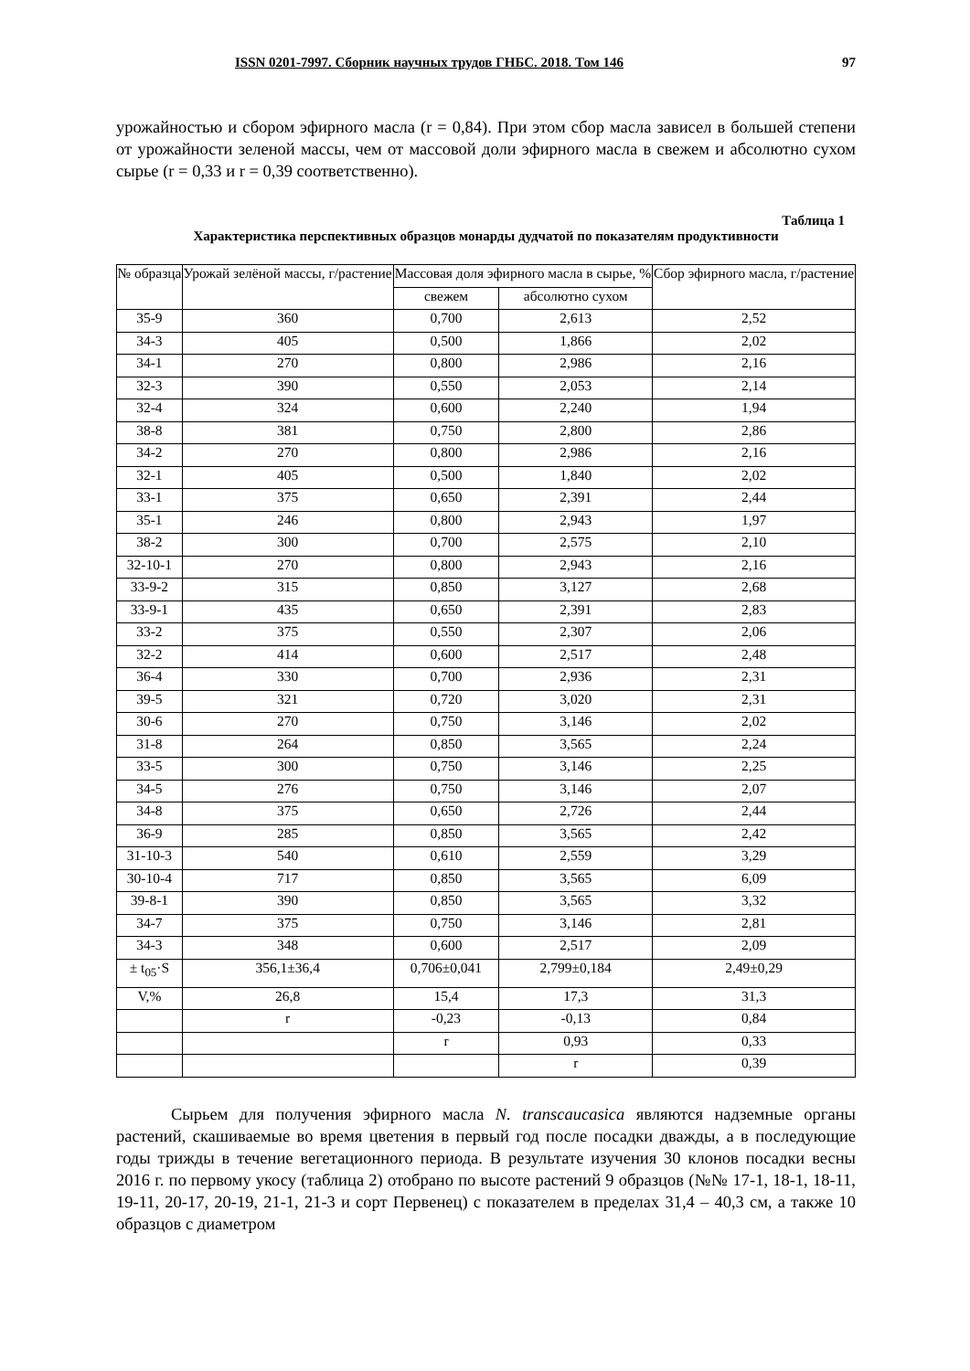ISSN 0201-7997. Сборник научных трудов ГНБС. 2018. Том 146 97
урожайностью и сбором эфирного масла (r = 0,84). При этом сбор масла зависел в большей степени от урожайности зеленой массы, чем от массовой доли эфирного масла в свежем и абсолютно сухом сырье (r = 0,33 и r = 0,39 соответственно).
Таблица 1
Характеристика перспективных образцов монарды дудчатой по показателям продуктивности
| № образца | Урожай зелёной массы, г/растение | Массовая доля эфирного масла в сырье, % | | Сбор эфирного масла, г/растение |
| --- | --- | --- | --- | --- |
| | | свежем | абсолютно сухом | |
| 35-9 | 360 | 0,700 | 2,613 | 2,52 |
| 34-3 | 405 | 0,500 | 1,866 | 2,02 |
| 34-1 | 270 | 0,800 | 2,986 | 2,16 |
| 32-3 | 390 | 0,550 | 2,053 | 2,14 |
| 32-4 | 324 | 0,600 | 2,240 | 1,94 |
| 38-8 | 381 | 0,750 | 2,800 | 2,86 |
| 34-2 | 270 | 0,800 | 2,986 | 2,16 |
| 32-1 | 405 | 0,500 | 1,840 | 2,02 |
| 33-1 | 375 | 0,650 | 2,391 | 2,44 |
| 35-1 | 246 | 0,800 | 2,943 | 1,97 |
| 38-2 | 300 | 0,700 | 2,575 | 2,10 |
| 32-10-1 | 270 | 0,800 | 2,943 | 2,16 |
| 33-9-2 | 315 | 0,850 | 3,127 | 2,68 |
| 33-9-1 | 435 | 0,650 | 2,391 | 2,83 |
| 33-2 | 375 | 0,550 | 2,307 | 2,06 |
| 32-2 | 414 | 0,600 | 2,517 | 2,48 |
| 36-4 | 330 | 0,700 | 2,936 | 2,31 |
| 39-5 | 321 | 0,720 | 3,020 | 2,31 |
| 30-6 | 270 | 0,750 | 3,146 | 2,02 |
| 31-8 | 264 | 0,850 | 3,565 | 2,24 |
| 33-5 | 300 | 0,750 | 3,146 | 2,25 |
| 34-5 | 276 | 0,750 | 3,146 | 2,07 |
| 34-8 | 375 | 0,650 | 2,726 | 2,44 |
| 36-9 | 285 | 0,850 | 3,565 | 2,42 |
| 31-10-3 | 540 | 0,610 | 2,559 | 3,29 |
| 30-10-4 | 717 | 0,850 | 3,565 | 6,09 |
| 39-8-1 | 390 | 0,850 | 3,565 | 3,32 |
| 34-7 | 375 | 0,750 | 3,146 | 2,81 |
| 34-3 | 348 | 0,600 | 2,517 | 2,09 |
| ± t<sub>05</sub>·S | 356,1±36,4 | 0,706±0,041 | 2,799±0,184 | 2,49±0,29 |
| V,% | 26,8 | 15,4 | 17,3 | 31,3 |
| | r | -0,23 | -0,13 | 0,84 |
| | | r | 0,93 | 0,33 |
| | | | r | 0,39 |
Сырьем для получения эфирного масла N. transcaucasica являются надземные органы растений, скашиваемые во время цветения в первый год после посадки дважды, а в последующие годы трижды в течение вегетационного периода. В результате изучения 30 клонов посадки весны 2016 г. по первому укосу (таблица 2) отобрано по высоте растений 9 образцов (№№ 17-1, 18-1, 18-11, 19-11, 20-17, 20-19, 21-1, 21-3 и сорт Первенец) с показателем в пределах 31,4 – 40,3 см, а также 10 образцов с диаметром